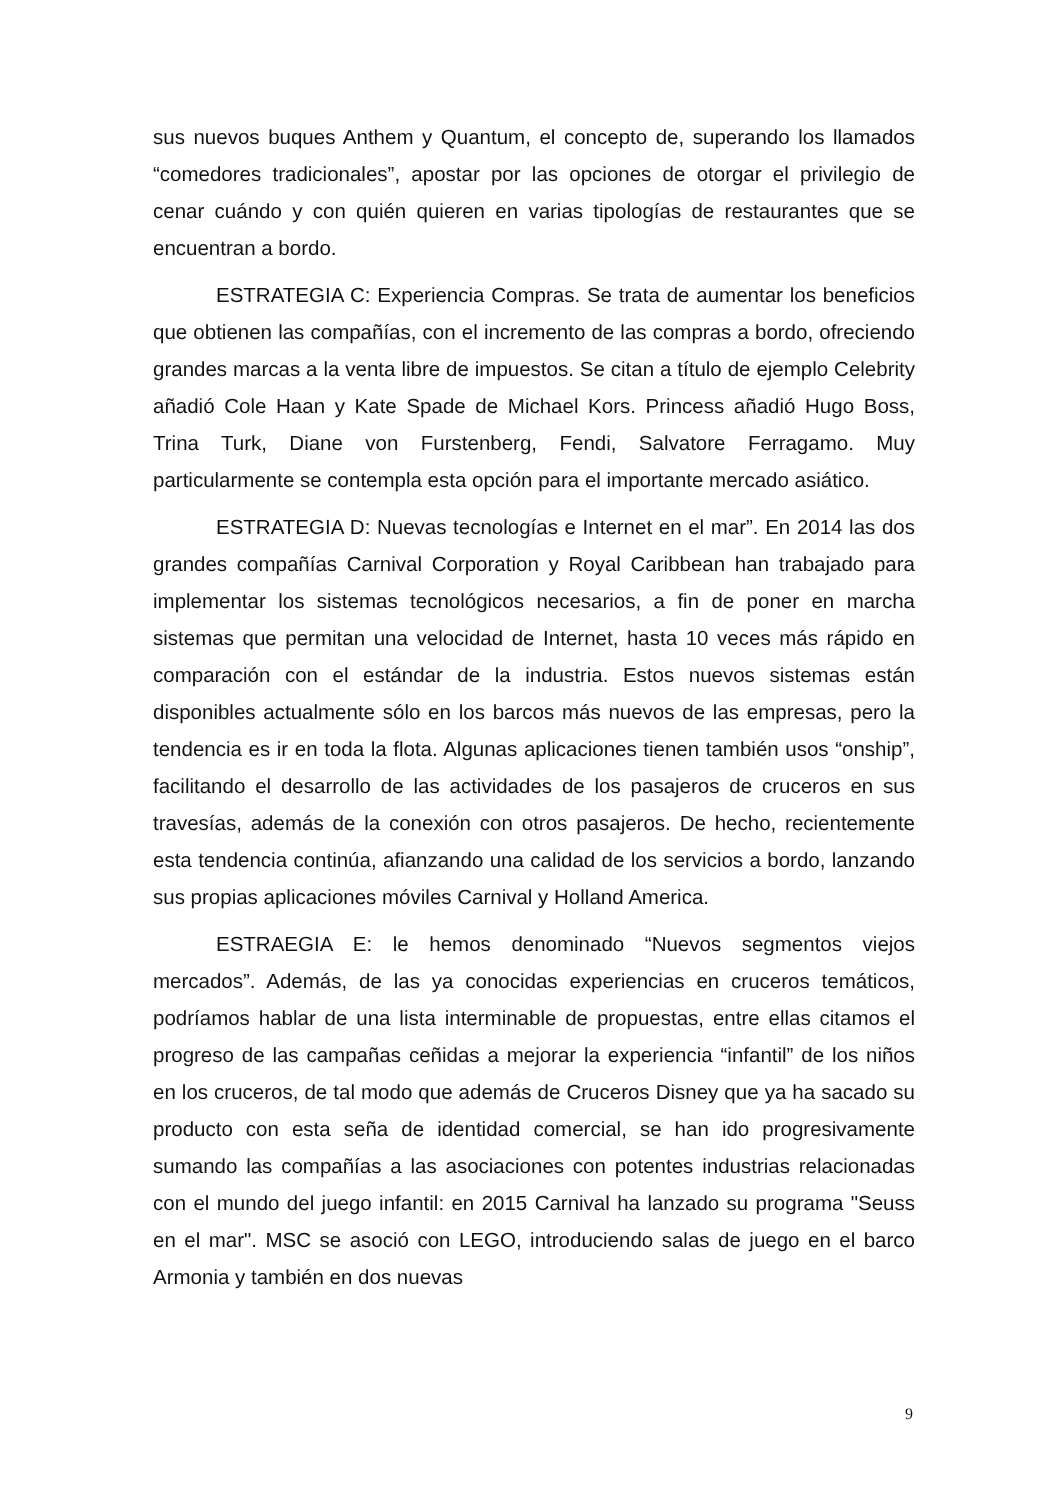sus nuevos buques Anthem y Quantum, el concepto de, superando los llamados “comedores tradicionales”, apostar por las opciones de otorgar el privilegio de cenar cuándo y con quién quieren en varias tipologías de restaurantes que se encuentran a bordo.
ESTRATEGIA C: Experiencia Compras. Se trata de aumentar los beneficios que obtienen las compañías, con el incremento de las compras a bordo, ofreciendo grandes marcas a la venta libre de impuestos. Se citan a título de ejemplo Celebrity añadió Cole Haan y Kate Spade de Michael Kors. Princess añadió Hugo Boss, Trina Turk, Diane von Furstenberg, Fendi, Salvatore Ferragamo. Muy particularmente se contempla esta opción para el importante mercado asiático.
ESTRATEGIA D: Nuevas tecnologías e Internet en el mar”. En 2014 las dos grandes compañías Carnival Corporation y Royal Caribbean han trabajado para implementar los sistemas tecnológicos necesarios, a fin de poner en marcha sistemas que permitan una velocidad de Internet, hasta 10 veces más rápido en comparación con el estándar de la industria. Estos nuevos sistemas están disponibles actualmente sólo en los barcos más nuevos de las empresas, pero la tendencia es ir en toda la flota. Algunas aplicaciones tienen también usos “onship”, facilitando el desarrollo de las actividades de los pasajeros de cruceros en sus travesías, además de la conexión con otros pasajeros. De hecho, recientemente esta tendencia continúa, afianzando una calidad de los servicios a bordo, lanzando sus propias aplicaciones móviles Carnival y Holland America.
ESTRAEGIA E: le hemos denominado “Nuevos segmentos viejos mercados”. Además, de las ya conocidas experiencias en cruceros temáticos, podríamos hablar de una lista interminable de propuestas, entre ellas citamos el progreso de las campañas ceñidas a mejorar la experiencia “infantil” de los niños en los cruceros, de tal modo que además de Cruceros Disney que ya ha sacado su producto con esta seña de identidad comercial, se han ido progresivamente sumando las compañías a las asociaciones con potentes industrias relacionadas con el mundo del juego infantil: en 2015 Carnival ha lanzado su programa "Seuss en el mar". MSC se asoció con LEGO, introduciendo salas de juego en el barco Armonia y también en dos nuevas
9